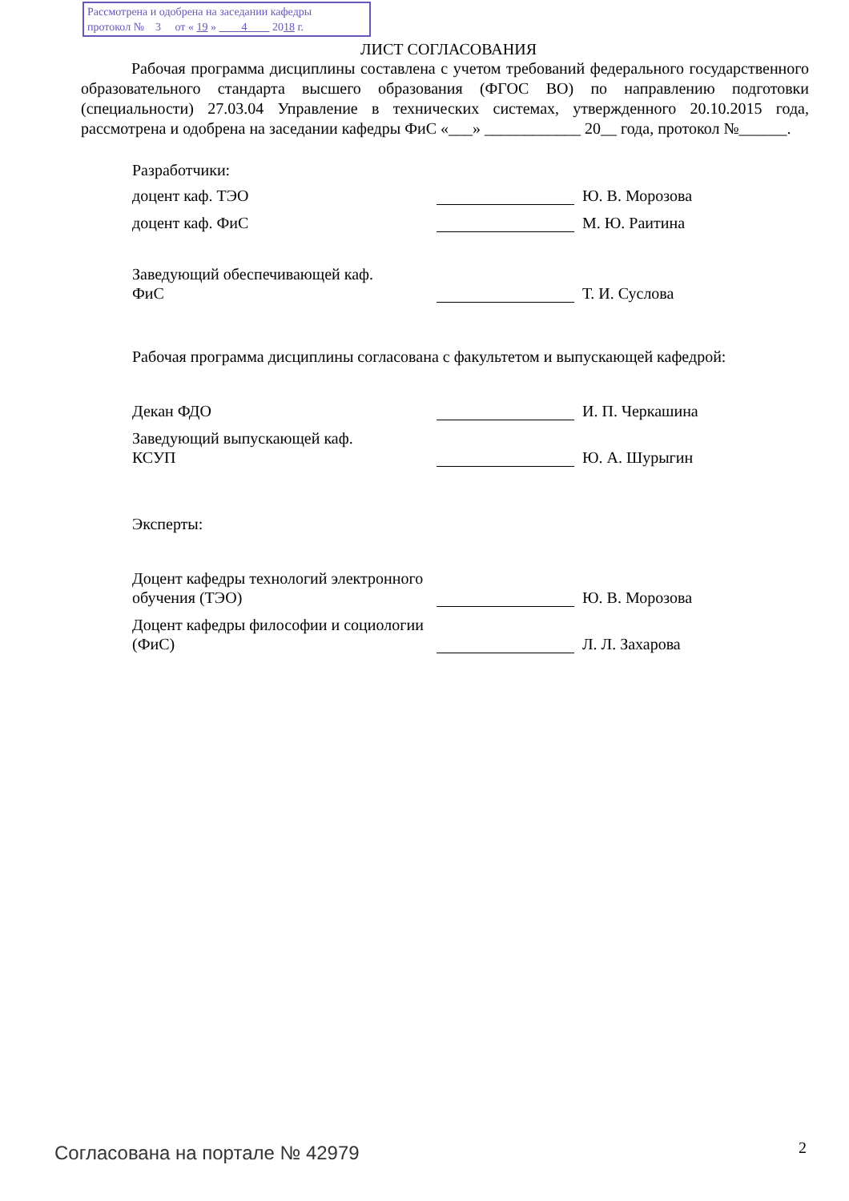Рассмотрена и одобрена на заседании кафедры
протокол № 3 от « 19 » 4 2018 г.
ЛИСТ СОГЛАСОВАНИЯ
Рабочая программа дисциплины составлена с учетом требований федерального государственного образовательного стандарта высшего образования (ФГОС ВО) по направлению подготовки (специальности) 27.03.04 Управление в технических системах, утвержденного 20.10.2015 года, рассмотрена и одобрена на заседании кафедры ФиС «___» ____________ 20__ года, протокол №______.
Разработчики:
доцент каф. ТЭО
Ю. В. Морозова
доцент каф. ФиС
М. Ю. Раитина
Заведующий обеспечивающей каф.
ФиС
Т. И. Суслова
Рабочая программа дисциплины согласована с факультетом и выпускающей кафедрой:
Декан ФДО
И. П. Черкашина
Заведующий выпускающей каф.
КСУП
Ю. А. Шурыгин
Эксперты:
Доцент кафедры технологий электронного обучения (ТЭО)
Ю. В. Морозова
Доцент кафедры философии и социологии (ФиС)
Л. Л. Захарова
Согласована на портале № 42979 2